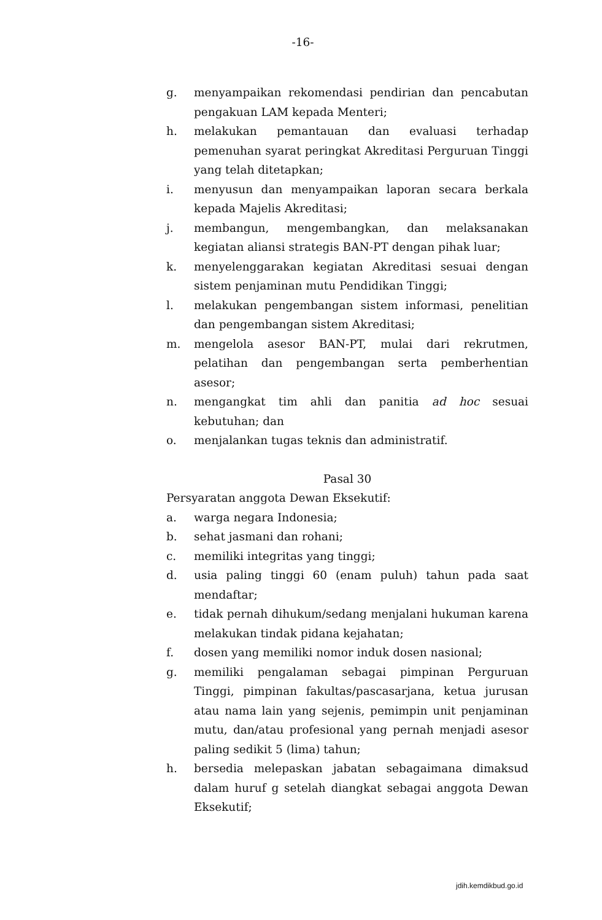-16-
g. menyampaikan rekomendasi pendirian dan pencabutan pengakuan LAM kepada Menteri;
h. melakukan pemantauan dan evaluasi terhadap pemenuhan syarat peringkat Akreditasi Perguruan Tinggi yang telah ditetapkan;
i. menyusun dan menyampaikan laporan secara berkala kepada Majelis Akreditasi;
j. membangun, mengembangkan, dan melaksanakan kegiatan aliansi strategis BAN-PT dengan pihak luar;
k. menyelenggarakan kegiatan Akreditasi sesuai dengan sistem penjaminan mutu Pendidikan Tinggi;
l. melakukan pengembangan sistem informasi, penelitian dan pengembangan sistem Akreditasi;
m. mengelola asesor BAN-PT, mulai dari rekrutmen, pelatihan dan pengembangan serta pemberhentian asesor;
n. mengangkat tim ahli dan panitia ad hoc sesuai kebutuhan; dan
o. menjalankan tugas teknis dan administratif.
Pasal 30
Persyaratan anggota Dewan Eksekutif:
a. warga negara Indonesia;
b. sehat jasmani dan rohani;
c. memiliki integritas yang tinggi;
d. usia paling tinggi 60 (enam puluh) tahun pada saat mendaftar;
e. tidak pernah dihukum/sedang menjalani hukuman karena melakukan tindak pidana kejahatan;
f. dosen yang memiliki nomor induk dosen nasional;
g. memiliki pengalaman sebagai pimpinan Perguruan Tinggi, pimpinan fakultas/pascasarjana, ketua jurusan atau nama lain yang sejenis, pemimpin unit penjaminan mutu, dan/atau profesional yang pernah menjadi asesor paling sedikit 5 (lima) tahun;
h. bersedia melepaskan jabatan sebagaimana dimaksud dalam huruf g setelah diangkat sebagai anggota Dewan Eksekutif;
jdih.kemdikbud.go.id